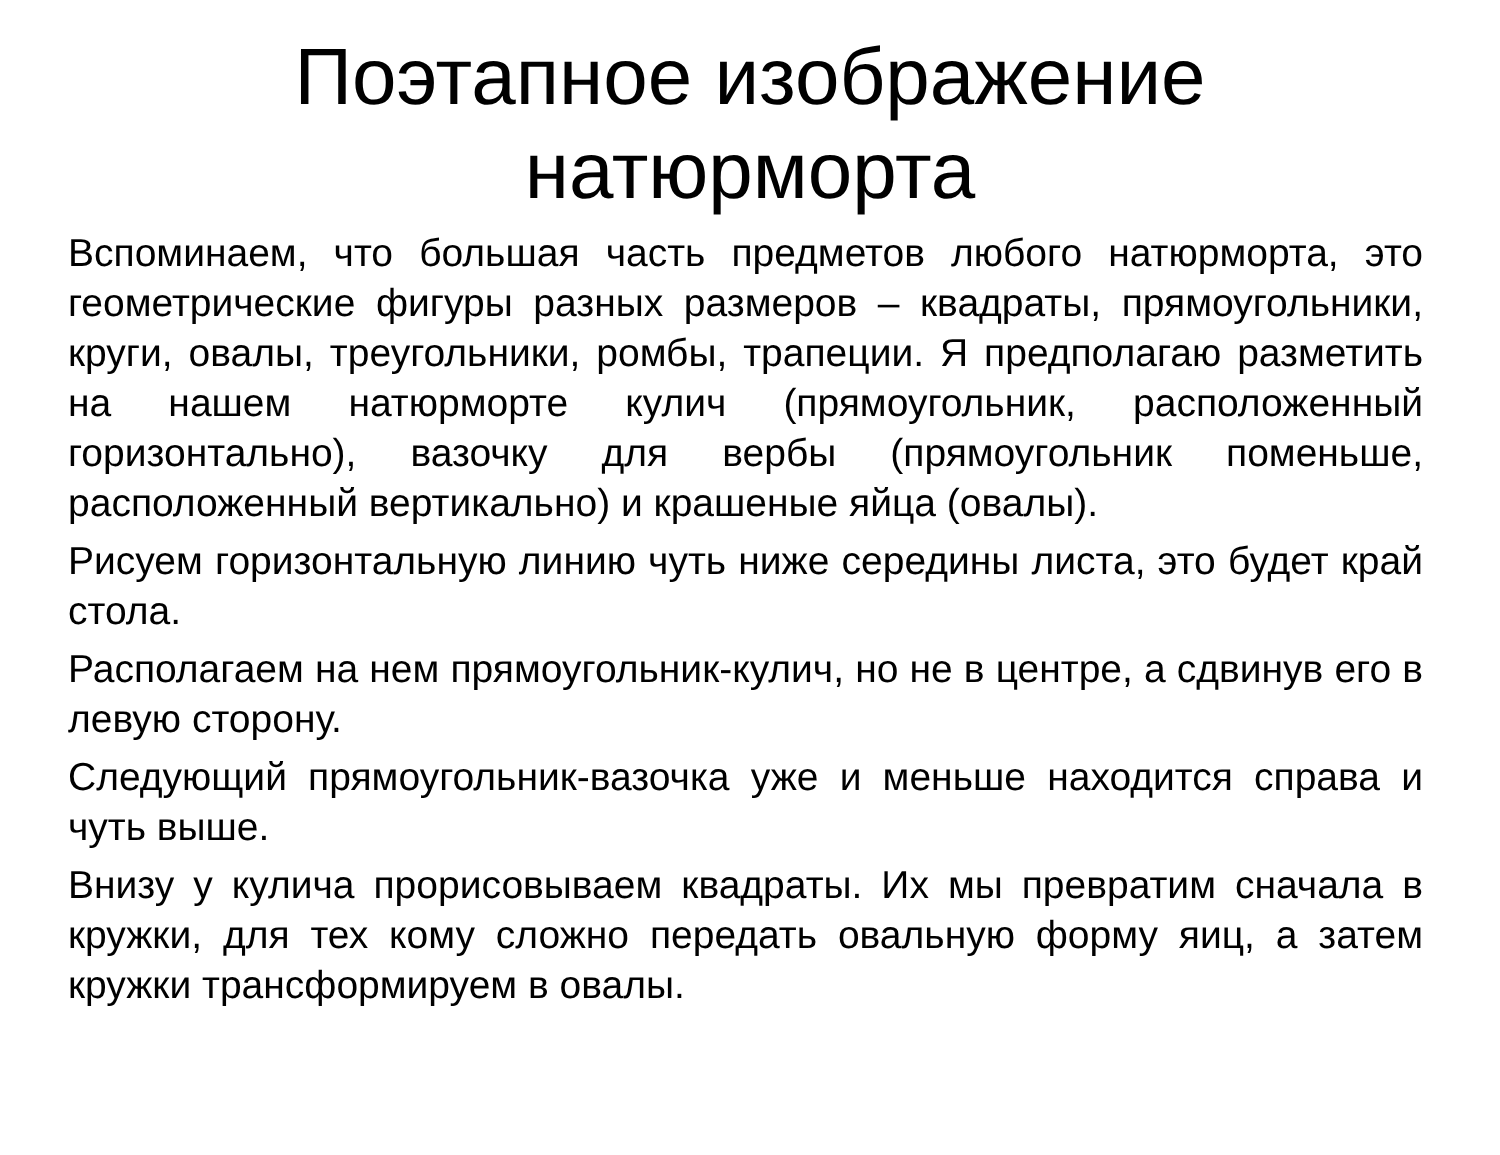Поэтапное изображение
натюрморта
Вспоминаем, что большая часть предметов любого натюрморта, это геометрические фигуры разных размеров – квадраты, прямоугольники, круги, овалы, треугольники, ромбы, трапеции. Я предполагаю разметить на нашем натюрморте кулич (прямоугольник, расположенный горизонтально), вазочку для вербы (прямоугольник поменьше, расположенный вертикально) и крашеные яйца (овалы).
Рисуем горизонтальную линию чуть ниже середины листа, это будет край стола.
Располагаем на нем прямоугольник-кулич, но не в центре, а сдвинув его в левую сторону.
Следующий прямоугольник-вазочка уже и меньше находится справа и чуть выше.
Внизу у кулича прорисовываем квадраты. Их мы превратим сначала в кружки, для тех кому сложно передать овальную форму яиц, а затем кружки трансформируем в овалы.